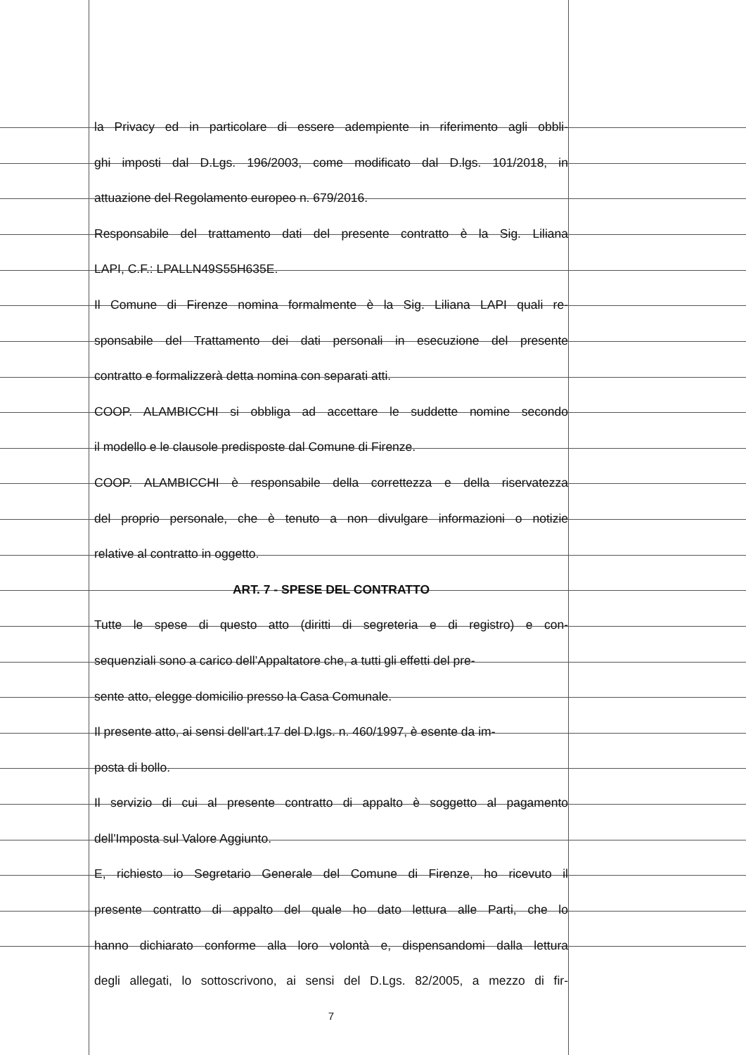la Privacy ed in particolare di essere adempiente in riferimento agli obbli-
ghi imposti dal D.Lgs. 196/2003, come modificato dal D.lgs. 101/2018, in
attuazione del Regolamento europeo n. 679/2016.
Responsabile del trattamento dati del presente contratto è la Sig. Liliana
LAPI, C.F.: LPALLN49S55H635E.
Il Comune di Firenze nomina formalmente è la Sig. Liliana LAPI quali re-
sponsabile del Trattamento dei dati personali in esecuzione del presente
contratto e formalizzerà detta nomina con separati atti.
COOP. ALAMBICCHI si obbliga ad accettare le suddette nomine secondo
il modello e le clausole predisposte dal Comune di Firenze.
COOP. ALAMBICCHI è responsabile della correttezza e della riservatezza
del proprio personale, che è tenuto a non divulgare informazioni o notizie
relative al contratto in oggetto.
ART. 7 - SPESE DEL CONTRATTO
Tutte le spese di questo atto (diritti di segreteria e di registro) e con-
sequenziali sono a carico dell’Appaltatore che, a tutti gli effetti del pre-
sente atto, elegge domicilio presso la Casa Comunale.
Il presente atto, ai sensi dell'art.17 del D.lgs. n. 460/1997, è esente da im-
posta di bollo.
Il servizio di cui al presente contratto di appalto è soggetto al pagamento
dell'Imposta sul Valore Aggiunto.
E, richiesto io Segretario Generale del Comune di Firenze, ho ricevuto il
presente contratto di appalto del quale ho dato lettura alle Parti, che lo
hanno dichiarato conforme alla loro volontà e, dispensandomi dalla lettura
degli allegati, lo sottoscrivono, ai sensi del D.Lgs. 82/2005, a mezzo di fir-
7